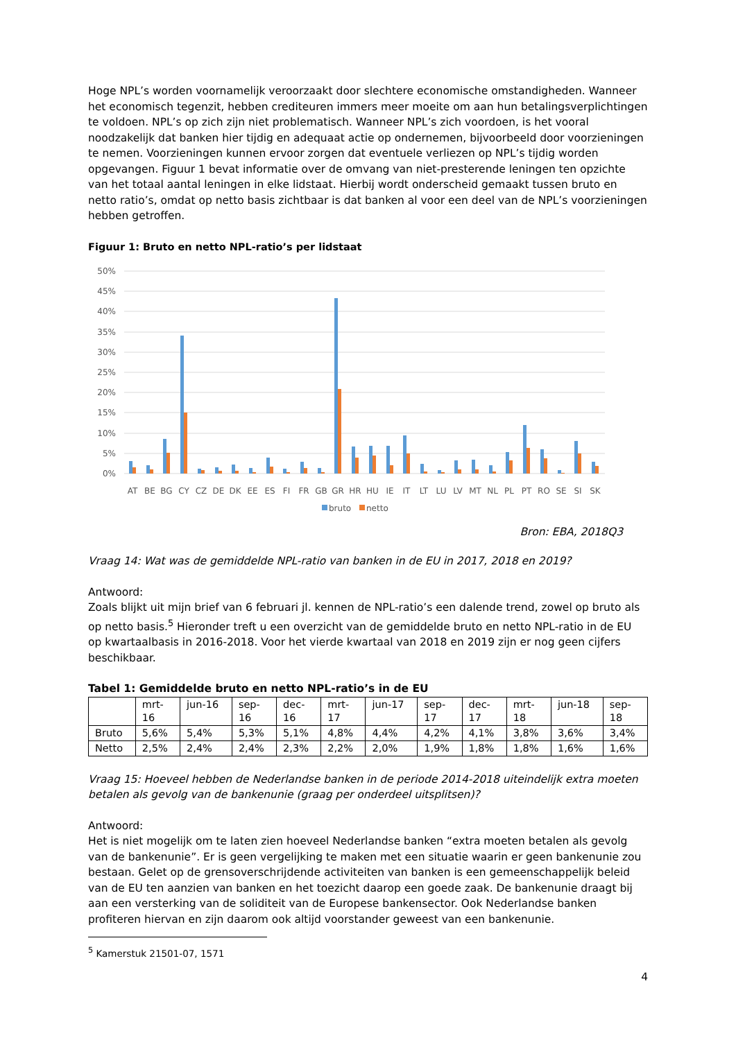Hoge NPL’s worden voornamelijk veroorzaakt door slechtere economische omstandigheden. Wanneer het economisch tegenzit, hebben crediteuren immers meer moeite om aan hun betalingsverplichtingen te voldoen. NPL’s op zich zijn niet problematisch. Wanneer NPL’s zich voordoen, is het vooral noodzakelijk dat banken hier tijdig en adequaat actie op ondernemen, bijvoorbeeld door voorzieningen te nemen. Voorzieningen kunnen ervoor zorgen dat eventuele verliezen op NPL’s tijdig worden opgevangen. Figuur 1 bevat informatie over de omvang van niet-presterende leningen ten opzichte van het totaal aantal leningen in elke lidstaat. Hierbij wordt onderscheid gemaakt tussen bruto en netto ratio’s, omdat op netto basis zichtbaar is dat banken al voor een deel van de NPL’s voorzieningen hebben getroffen.
Figuur 1: Bruto en netto NPL-ratio’s per lidstaat
50%
45%
40%
35%
30%
25%
20%
15%
10%
5%
0%
AT
BE
BG
CY
CZ
DE
DK
EE
ES
FI
FR
GB
GR
HR
HU
IE
IT
LT
LU
LV
MT
NL
PL
PT
RO
SE
SI
SK
bruto
netto
Bron: EBA, 2018Q3
Vraag 14: Wat was de gemiddelde NPL-ratio van banken in de EU in 2017, 2018 en 2019?
Antwoord:
Zoals blijkt uit mijn brief van 6 februari jl. kennen de NPL-ratio’s een dalende trend, zowel op bruto als op netto basis.<sup>5</sup> Hieronder treft u een overzicht van de gemiddelde bruto en netto NPL-ratio in de EU op kwartaalbasis in 2016-2018. Voor het vierde kwartaal van 2018 en 2019 zijn er nog geen cijfers beschikbaar.
Tabel 1: Gemiddelde bruto en netto NPL-ratio’s in de EU
| | mrt- 16 | jun-16 | sep- 16 | dec- 16 | mrt- 17 | jun-17 | sep- 17 | dec- 17 | mrt- 18 | jun-18 | sep- 18 |
| Bruto | 5,6% | 5,4% | 5,3% | 5,1% | 4,8% | 4,4% | 4,2% | 4,1% | 3,8% | 3,6% | 3,4% |
| Netto | 2,5% | 2,4% | 2,4% | 2,3% | 2,2% | 2,0% | 1,9% | 1,8% | 1,8% | 1,6% | 1,6% |
Vraag 15: Hoeveel hebben de Nederlandse banken in de periode 2014-2018 uiteindelijk extra moeten betalen als gevolg van de bankenunie (graag per onderdeel uitsplitsen)?
Antwoord:
Het is niet mogelijk om te laten zien hoeveel Nederlandse banken “extra moeten betalen als gevolg van de bankenunie”. Er is geen vergelijking te maken met een situatie waarin er geen bankenunie zou bestaan. Gelet op de grensoverschrijdende activiteiten van banken is een gemeenschappelijk beleid van de EU ten aanzien van banken en het toezicht daarop een goede zaak. De bankenunie draagt bij aan een versterking van de soliditeit van de Europese bankensector. Ook Nederlandse banken profiteren hiervan en zijn daarom ook altijd voorstander geweest van een bankenunie.
<sup>5</sup> Kamerstuk 21501-07, 1571
4